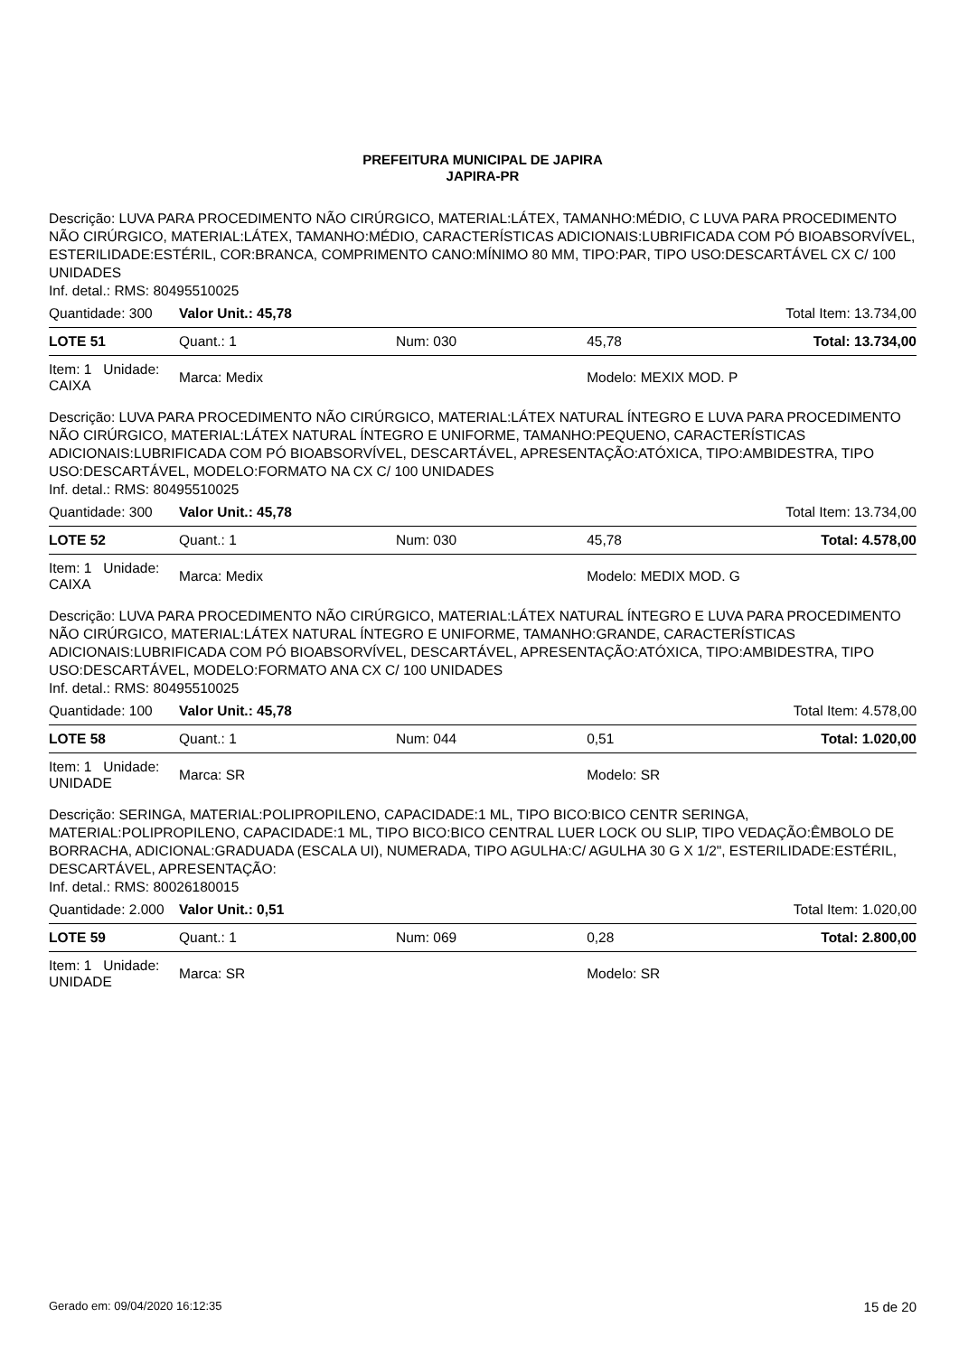PREFEITURA MUNICIPAL DE JAPIRA
JAPIRA-PR
Descrição: LUVA PARA PROCEDIMENTO NÃO CIRÚRGICO, MATERIAL:LÁTEX, TAMANHO:MÉDIO, C LUVA PARA PROCEDIMENTO NÃO CIRÚRGICO, MATERIAL:LÁTEX, TAMANHO:MÉDIO, CARACTERÍSTICAS ADICIONAIS:LUBRIFICADA COM PÓ BIOABSORVÍVEL, ESTERILIDADE:ESTÉRIL, COR:BRANCA, COMPRIMENTO CANO:MÍNIMO 80 MM, TIPO:PAR, TIPO USO:DESCARTÁVEL CX C/ 100 UNIDADES
Inf. detal.: RMS: 80495510025
| Quantidade: 300 | Valor Unit.: 45,78 | | | Total Item: 13.734,00 |
| LOTE 51 | Quant.: 1 | Num: 030 | 45,78 | Total: 13.734,00 |
| Item: 1 Unidade: CAIXA | Marca: Medix | | Modelo: MEXIX MOD. P | |
Descrição: LUVA PARA PROCEDIMENTO NÃO CIRÚRGICO, MATERIAL:LÁTEX NATURAL ÍNTEGRO E LUVA PARA PROCEDIMENTO NÃO CIRÚRGICO, MATERIAL:LÁTEX NATURAL ÍNTEGRO E UNIFORME, TAMANHO:PEQUENO, CARACTERÍSTICAS ADICIONAIS:LUBRIFICADA COM PÓ BIOABSORVÍVEL, DESCARTÁVEL, APRESENTAÇÃO:ATÓXICA, TIPO:AMBIDESTRA, TIPO USO:DESCARTÁVEL, MODELO:FORMATO NA CX C/ 100 UNIDADES
Inf. detal.: RMS: 80495510025
| Quantidade: 300 | Valor Unit.: 45,78 | | | Total Item: 13.734,00 |
| LOTE 52 | Quant.: 1 | Num: 030 | 45,78 | Total: 4.578,00 |
| Item: 1 Unidade: CAIXA | Marca: Medix | | Modelo: MEDIX MOD. G | |
Descrição: LUVA PARA PROCEDIMENTO NÃO CIRÚRGICO, MATERIAL:LÁTEX NATURAL ÍNTEGRO E LUVA PARA PROCEDIMENTO NÃO CIRÚRGICO, MATERIAL:LÁTEX NATURAL ÍNTEGRO E UNIFORME, TAMANHO:GRANDE, CARACTERÍSTICAS ADICIONAIS:LUBRIFICADA COM PÓ BIOABSORVÍVEL, DESCARTÁVEL, APRESENTAÇÃO:ATÓXICA, TIPO:AMBIDESTRA, TIPO USO:DESCARTÁVEL, MODELO:FORMATO ANA CX C/ 100 UNIDADES
Inf. detal.: RMS: 80495510025
| Quantidade: 100 | Valor Unit.: 45,78 | | | Total Item: 4.578,00 |
| LOTE 58 | Quant.: 1 | Num: 044 | 0,51 | Total: 1.020,00 |
| Item: 1 Unidade: UNIDADE | Marca: SR | | Modelo: SR | |
Descrição: SERINGA, MATERIAL:POLIPROPILENO, CAPACIDADE:1 ML, TIPO BICO:BICO CENTR SERINGA, MATERIAL:POLIPROPILENO, CAPACIDADE:1 ML, TIPO BICO:BICO CENTRAL LUER LOCK OU SLIP, TIPO VEDAÇÃO:ÊMBOLO DE BORRACHA, ADICIONAL:GRADUADA (ESCALA UI), NUMERADA, TIPO AGULHA:C/ AGULHA 30 G X 1/2", ESTERILIDADE:ESTÉRIL, DESCARTÁVEL, APRESENTAÇÃO:
Inf. detal.: RMS: 80026180015
| Quantidade: 2.000 | Valor Unit.: 0,51 | | | Total Item: 1.020,00 |
| LOTE 59 | Quant.: 1 | Num: 069 | 0,28 | Total: 2.800,00 |
| Item: 1 Unidade: UNIDADE | Marca: SR | | Modelo: SR | |
Gerado em: 09/04/2020 16:12:35 15 de 20